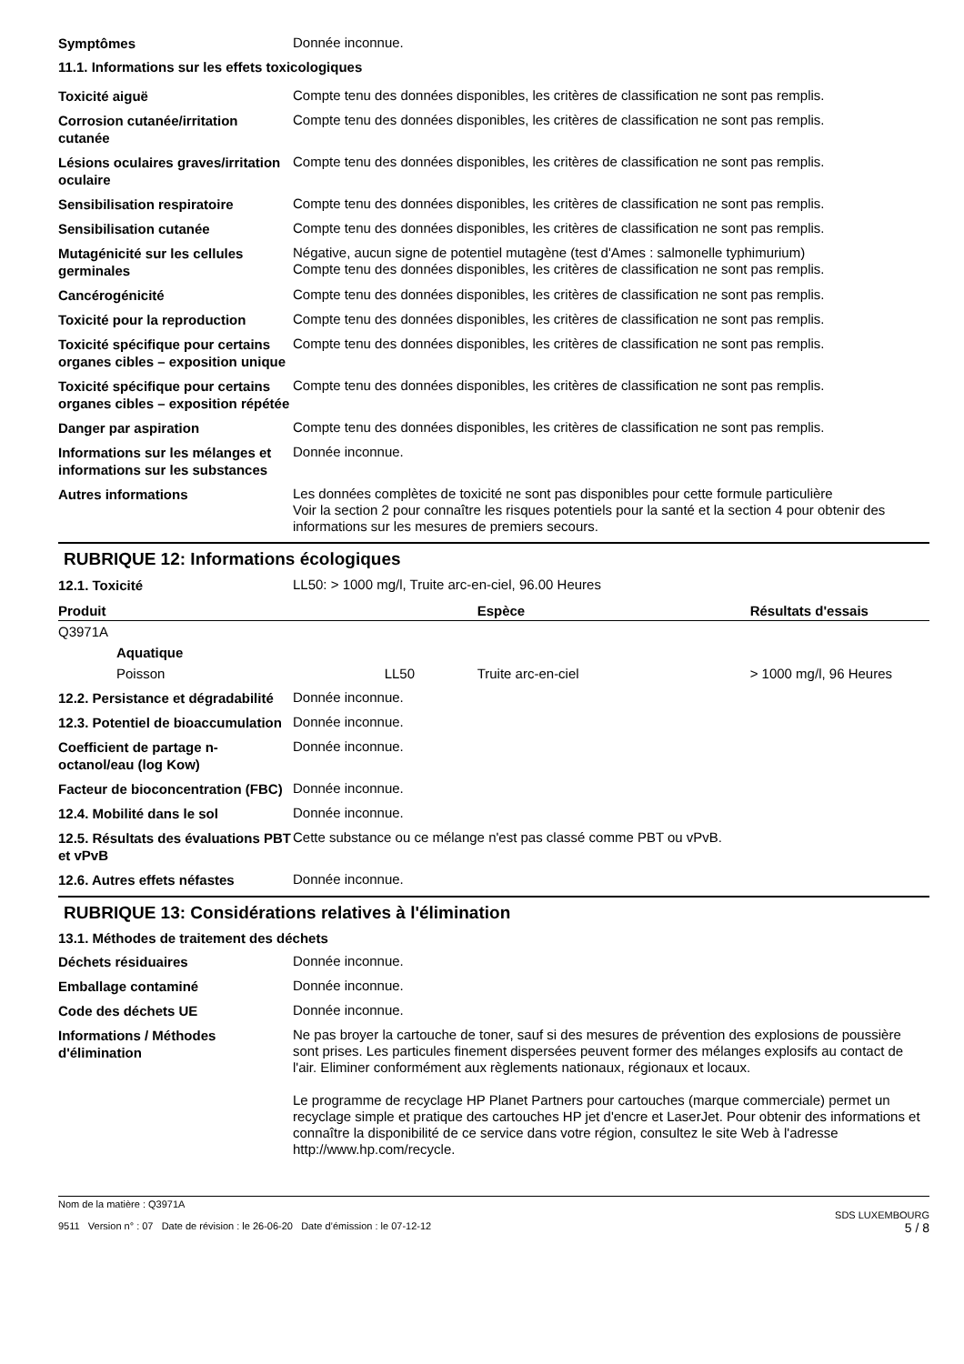Symptômes
Donnée inconnue.
11.1. Informations sur les effets toxicologiques
Toxicité aiguë
Compte tenu des données disponibles, les critères de classification ne sont pas remplis.
Corrosion cutanée/irritation cutanée
Compte tenu des données disponibles, les critères de classification ne sont pas remplis.
Lésions oculaires graves/irritation oculaire
Compte tenu des données disponibles, les critères de classification ne sont pas remplis.
Sensibilisation respiratoire
Compte tenu des données disponibles, les critères de classification ne sont pas remplis.
Sensibilisation cutanée
Compte tenu des données disponibles, les critères de classification ne sont pas remplis.
Mutagénicité sur les cellules germinales
Négative, aucun signe de potentiel mutagène (test d'Ames : salmonelle typhimurium)
Compte tenu des données disponibles, les critères de classification ne sont pas remplis.
Cancérogénicité
Compte tenu des données disponibles, les critères de classification ne sont pas remplis.
Toxicité pour la reproduction
Compte tenu des données disponibles, les critères de classification ne sont pas remplis.
Toxicité spécifique pour certains organes cibles – exposition unique
Compte tenu des données disponibles, les critères de classification ne sont pas remplis.
Toxicité spécifique pour certains organes cibles – exposition répétée
Compte tenu des données disponibles, les critères de classification ne sont pas remplis.
Danger par aspiration
Compte tenu des données disponibles, les critères de classification ne sont pas remplis.
Informations sur les mélanges et informations sur les substances
Donnée inconnue.
Autres informations
Les données complètes de toxicité ne sont pas disponibles pour cette formule particulière
Voir la section 2 pour connaître les risques potentiels pour la santé et la section 4 pour obtenir des informations sur les mesures de premiers secours.
RUBRIQUE 12: Informations écologiques
12.1. Toxicité
LL50: > 1000 mg/l, Truite arc-en-ciel, 96.00 Heures
| Produit | | Espèce | Résultats d'essais |
| --- | --- | --- | --- |
| Q3971A | | | |
| Aquatique | | | |
| Poisson | LL50 | Truite arc-en-ciel | > 1000 mg/l, 96 Heures |
12.2. Persistance et dégradabilité
Donnée inconnue.
12.3. Potentiel de bioaccumulation
Donnée inconnue.
Coefficient de partage n-octanol/eau (log Kow)
Donnée inconnue.
Facteur de bioconcentration (FBC)
Donnée inconnue.
12.4. Mobilité dans le sol
Donnée inconnue.
12.5. Résultats des évaluations PBT et vPvB
Cette substance ou ce mélange n'est pas classé comme PBT ou vPvB.
12.6. Autres effets néfastes
Donnée inconnue.
RUBRIQUE 13: Considérations relatives à l'élimination
13.1. Méthodes de traitement des déchets
Déchets résiduaires
Donnée inconnue.
Emballage contaminé
Donnée inconnue.
Code des déchets UE
Donnée inconnue.
Informations / Méthodes d'élimination
Ne pas broyer la cartouche de toner, sauf si des mesures de prévention des explosions de poussière sont prises. Les particules finement dispersées peuvent former des mélanges explosifs au contact de l'air. Eliminer conformément aux règlements nationaux, régionaux et locaux.
Le programme de recyclage HP Planet Partners pour cartouches (marque commerciale) permet un recyclage simple et pratique des cartouches HP jet d'encre et LaserJet. Pour obtenir des informations et connaître la disponibilité de ce service dans votre région, consultez le site Web à l'adresse http://www.hp.com/recycle.
Nom de la matière : Q3971A
9511 Version n° : 07 Date de révision : le 26-06-20 Date d’émission : le 07-12-12
SDS LUXEMBOURG
5 / 8